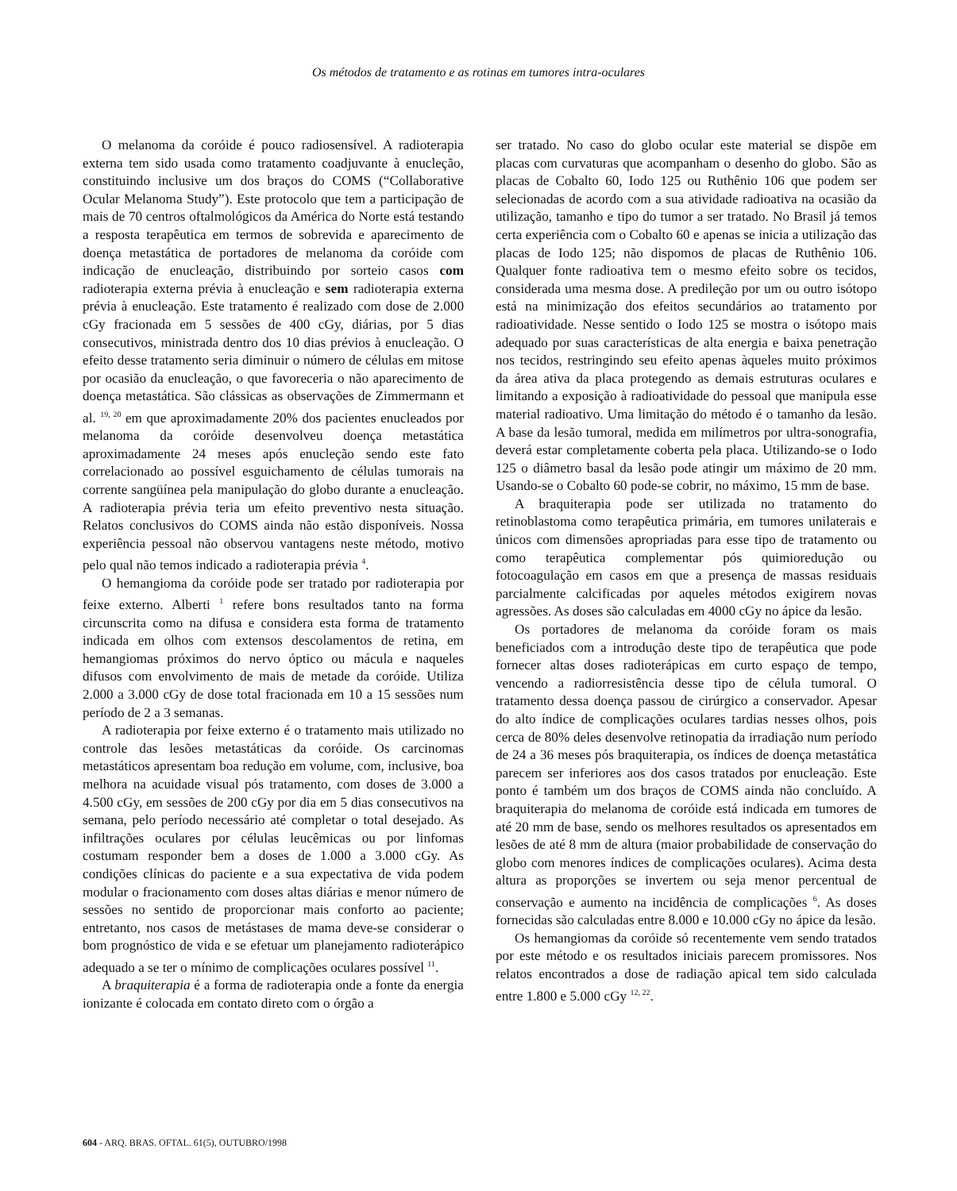Os métodos de tratamento e as rotinas em tumores intra-oculares
O melanoma da coróide é pouco radiosensível. A radioterapia externa tem sido usada como tratamento coadjuvante à enucleção, constituindo inclusive um dos braços do COMS (“Collaborative Ocular Melanoma Study”). Este protocolo que tem a participação de mais de 70 centros oftalmológicos da América do Norte está testando a resposta terapêutica em termos de sobrevida e aparecimento de doença metastática de portadores de melanoma da coróide com indicação de enucleação, distribuindo por sorteio casos com radioterapia externa prévia à enucleação e sem radioterapia externa prévia à enucleação. Este tratamento é realizado com dose de 2.000 cGy fracionada em 5 sessões de 400 cGy, diárias, por 5 dias consecutivos, ministrada dentro dos 10 dias prévios à enucleação. O efeito desse tratamento seria diminuir o número de células em mitose por ocasião da enucleação, o que favoreceria o não aparecimento de doença metastática. São clássicas as observações de Zimmermann et al. <sup>19, 20</sup> em que aproximadamente 20% dos pacientes enucleados por melanoma da coróide desenvolveu doença metastática aproximadamente 24 meses após enucleção sendo este fato correlacionado ao possível esguichamento de células tumorais na corrente sangüínea pela manipulação do globo durante a enucleação. A radioterapia prévia teria um efeito preventivo nesta situação. Relatos conclusivos do COMS ainda não estão disponíveis. Nossa experiência pessoal não observou vantagens neste método, motivo pelo qual não temos indicado a radioterapia prévia <sup>4</sup>.
O hemangioma da coróide pode ser tratado por radioterapia por feixe externo. Alberti <sup>1</sup> refere bons resultados tanto na forma circunscrita como na difusa e considera esta forma de tratamento indicada em olhos com extensos descolamentos de retina, em hemangiomas próximos do nervo óptico ou mácula e naqueles difusos com envolvimento de mais de metade da coróide. Utiliza 2.000 a 3.000 cGy de dose total fracionada em 10 a 15 sessões num período de 2 a 3 semanas.
A radioterapia por feixe externo é o tratamento mais utilizado no controle das lesões metastáticas da coróide. Os carcinomas metastáticos apresentam boa redução em volume, com, inclusive, boa melhora na acuidade visual pós tratamento, com doses de 3.000 a 4.500 cGy, em sessões de 200 cGy por dia em 5 dias consecutivos na semana, pelo período necessário até completar o total desejado. As infiltrações oculares por células leucêmicas ou por linfomas costumam responder bem a doses de 1.000 a 3.000 cGy. As condições clínicas do paciente e a sua expectativa de vida podem modular o fracionamento com doses altas diárias e menor número de sessões no sentido de proporcionar mais conforto ao paciente; entretanto, nos casos de metástases de mama deve-se considerar o bom prognóstico de vida e se efetuar um planejamento radioterápico adequado a se ter o mínimo de complicações oculares possível <sup>11</sup>.
A braquiterapia é a forma de radioterapia onde a fonte da energia ionizante é colocada em contato direto com o órgão a
ser tratado. No caso do globo ocular este material se dispõe em placas com curvaturas que acompanham o desenho do globo. São as placas de Cobalto 60, Iodo 125 ou Ruthênio 106 que podem ser selecionadas de acordo com a sua atividade radioativa na ocasião da utilização, tamanho e tipo do tumor a ser tratado. No Brasil já temos certa experiência com o Cobalto 60 e apenas se inicia a utilização das placas de Iodo 125; não dispomos de placas de Ruthênio 106. Qualquer fonte radioativa tem o mesmo efeito sobre os tecidos, considerada uma mesma dose. A predileção por um ou outro isótopo está na minimização dos efeitos secundários ao tratamento por radioatividade. Nesse sentido o Iodo 125 se mostra o isótopo mais adequado por suas características de alta energia e baixa penetração nos tecidos, restringindo seu efeito apenas àqueles muito próximos da área ativa da placa protegendo as demais estruturas oculares e limitando a exposição à radioatividade do pessoal que manipula esse material radioativo. Uma limitação do método é o tamanho da lesão. A base da lesão tumoral, medida em milímetros por ultra-sonografia, deverá estar completamente coberta pela placa. Utilizando-se o Iodo 125 o diâmetro basal da lesão pode atingir um máximo de 20 mm. Usando-se o Cobalto 60 pode-se cobrir, no máximo, 15 mm de base.
A braquiterapia pode ser utilizada no tratamento do retinoblastoma como terapêutica primária, em tumores unilaterais e únicos com dimensões apropriadas para esse tipo de tratamento ou como terapêutica complementar pós quimioredução ou fotocoagulação em casos em que a presença de massas residuais parcialmente calcificadas por aqueles métodos exigirem novas agressões. As doses são calculadas em 4000 cGy no ápice da lesão.
Os portadores de melanoma da coróide foram os mais beneficiados com a introdução deste tipo de terapêutica que pode fornecer altas doses radioterápicas em curto espaço de tempo, vencendo a radiorresistência desse tipo de célula tumoral. O tratamento dessa doença passou de cirúrgico a conservador. Apesar do alto índice de complicações oculares tardias nesses olhos, pois cerca de 80% deles desenvolve retinopatia da irradiação num período de 24 a 36 meses pós braquiterapia, os índices de doença metastática parecem ser inferiores aos dos casos tratados por enucleação. Este ponto é também um dos braços de COMS ainda não concluído. A braquiterapia do melanoma de coróide está indicada em tumores de até 20 mm de base, sendo os melhores resultados os apresentados em lesões de até 8 mm de altura (maior probabilidade de conservação do globo com menores índices de complicações oculares). Acima desta altura as proporções se invertem ou seja menor percentual de conservação e aumento na incidência de complicações <sup>6</sup>. As doses fornecidas são calculadas entre 8.000 e 10.000 cGy no ápice da lesão.
Os hemangiomas da coróide só recentemente vem sendo tratados por este método e os resultados iniciais parecem promissores. Nos relatos encontrados a dose de radiação apical tem sido calculada entre 1.800 e 5.000 cGy <sup>12, 22</sup>.
604 - ARQ. BRAS. OFTAL. 61(5), OUTUBRO/1998